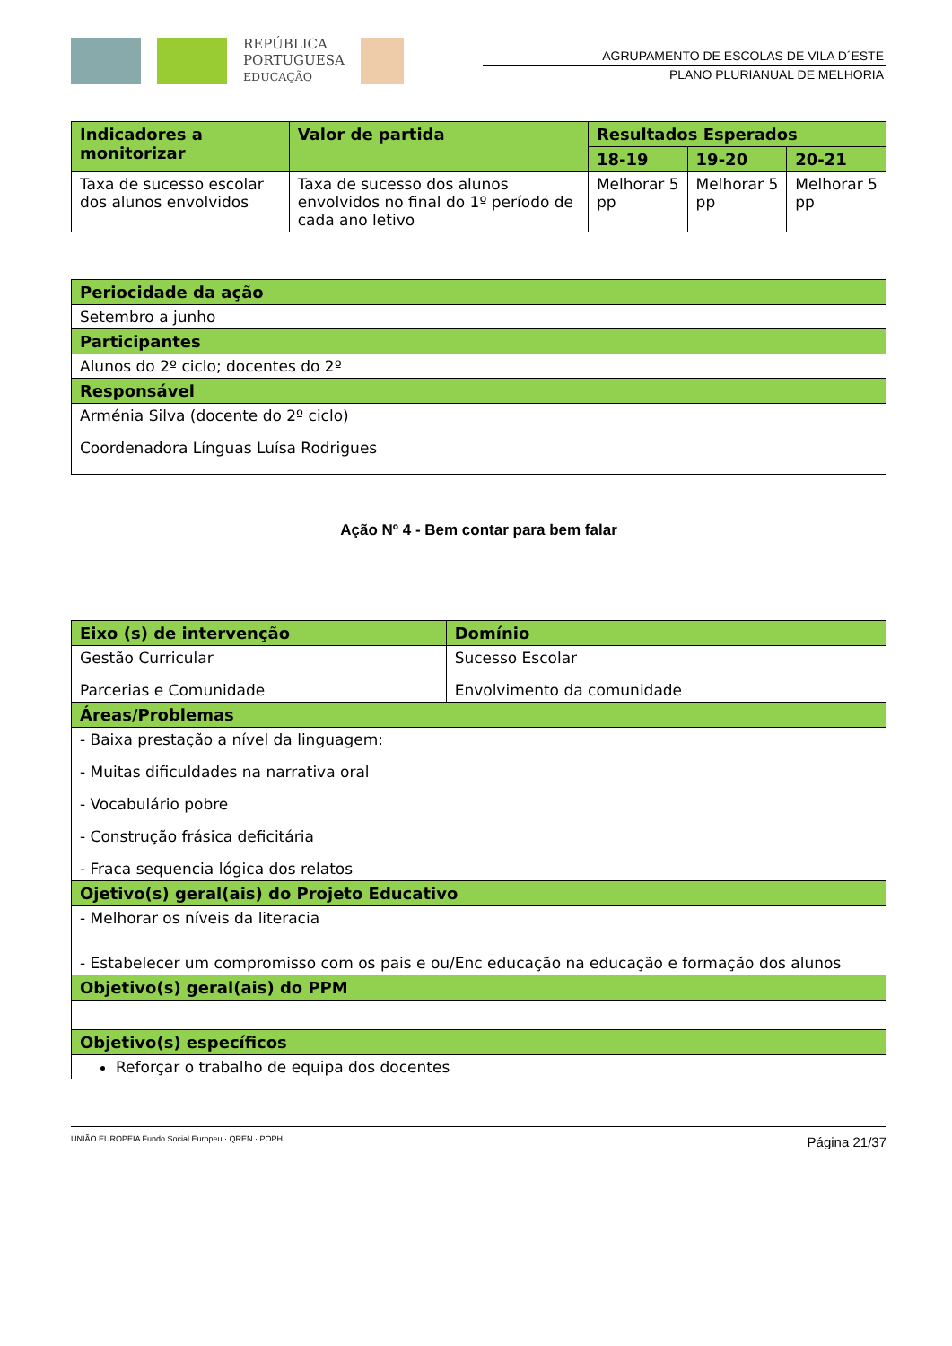REPÚBLICA
PORTUGUESA
EDUCAÇÃO
AGRUPAMENTO DE ESCOLAS DE VILA D´ESTE
PLANO PLURIANUAL DE MELHORIA
| Indicadores a monitorizar | Valor de partida | Resultados Esperados | | |
| --- | --- | --- | --- | --- |
| | | 18-19 | 19-20 | 20-21 |
| Taxa de sucesso escolar dos alunos envolvidos | Taxa de sucesso dos alunos envolvidos no final do 1º período de cada ano letivo | Melhorar 5 pp | Melhorar 5 pp | Melhorar 5 pp |
| Periocidade da ação |
| --- |
| Setembro a junho |
| Participantes |
| Alunos do 2º ciclo; docentes do 2º |
| Responsável |
| Arménia Silva (docente do 2º ciclo) Coordenadora Línguas Luísa Rodrigues |
Ação Nº 4 - Bem contar para bem falar
| Eixo (s) de intervenção | Domínio |
| --- | --- |
| Gestão Curricular Parcerias e Comunidade | Sucesso Escolar Envolvimento da comunidade |
| Áreas/Problemas | |
| - Baixa prestação a nível da linguagem: - Muitas dificuldades na narrativa oral - Vocabulário pobre - Construção frásica deficitária - Fraca sequencia lógica dos relatos | |
| Ojetivo(s) geral(ais) do Projeto Educativo | |
| - Melhorar os níveis da literacia - Estabelecer um compromisso com os pais e ou/Enc educação na educação e formação dos alunos | |
| Objetivo(s) geral(ais) do PPM | |
| Objetivo(s) específicos | |
| Reforçar o trabalho de equipa dos docentes | |
UNIÃO EUROPEIA Fundo Social Europeu · QREN · POPH
Página 21/37